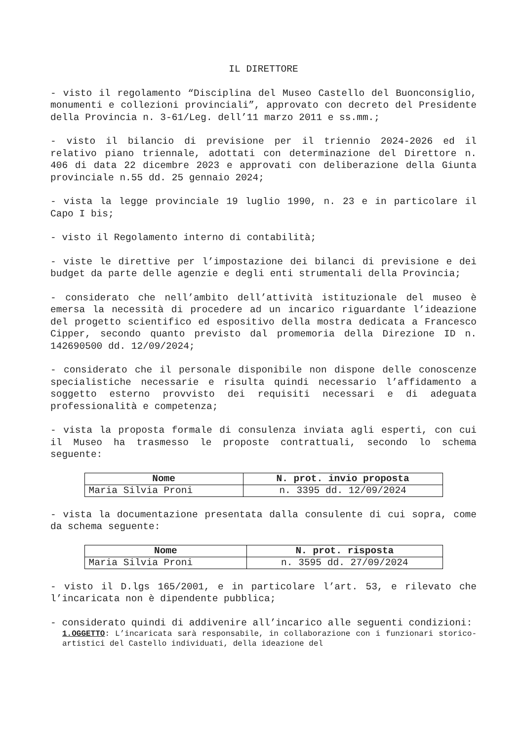IL DIRETTORE
- visto il regolamento “Disciplina del Museo Castello del Buonconsiglio, monumenti e collezioni provinciali”, approvato con decreto del Presidente della Provincia n. 3-61/Leg. dell’11 marzo 2011 e ss.mm.;
- visto il bilancio di previsione per il triennio 2024-2026 ed il relativo piano triennale, adottati con determinazione del Direttore n. 406 di data 22 dicembre 2023 e approvati con deliberazione della Giunta provinciale n.55 dd. 25 gennaio 2024;
- vista la legge provinciale 19 luglio 1990, n. 23 e in particolare il Capo I bis;
- visto il Regolamento interno di contabilità;
- viste le direttive per l’impostazione dei bilanci di previsione e dei budget da parte delle agenzie e degli enti strumentali della Provincia;
- considerato che nell’ambito dell’attività istituzionale del museo è emersa la necessità di procedere ad un incarico riguardante l’ideazione del progetto scientifico ed espositivo della mostra dedicata a Francesco Cipper, secondo quanto previsto dal promemoria della Direzione ID n. 142690500 dd. 12/09/2024;
- considerato che il personale disponibile non dispone delle conoscenze specialistiche necessarie e risulta quindi necessario l’affidamento a soggetto esterno provvisto dei requisiti necessari e di adeguata professionalità e competenza;
- vista la proposta formale di consulenza inviata agli esperti, con cui il Museo ha trasmesso le proposte contrattuali, secondo lo schema seguente:
| Nome | N. prot. invio proposta |
| --- | --- |
| Maria Silvia Proni | n. 3395 dd. 12/09/2024 |
- vista la documentazione presentata dalla consulente di cui sopra, come da schema seguente:
| Nome | N. prot. risposta |
| --- | --- |
| Maria Silvia Proni | n. 3595 dd. 27/09/2024 |
- visto il D.lgs 165/2001, e in particolare l’art. 53, e rilevato che l’incaricata non è dipendente pubblica;
- considerato quindi di addivenire all’incarico alle seguenti condizioni:
1.OGGETTO: L’incaricata sarà responsabile, in collaborazione con i funzionari storico-artistici del Castello individuati, della ideazione del